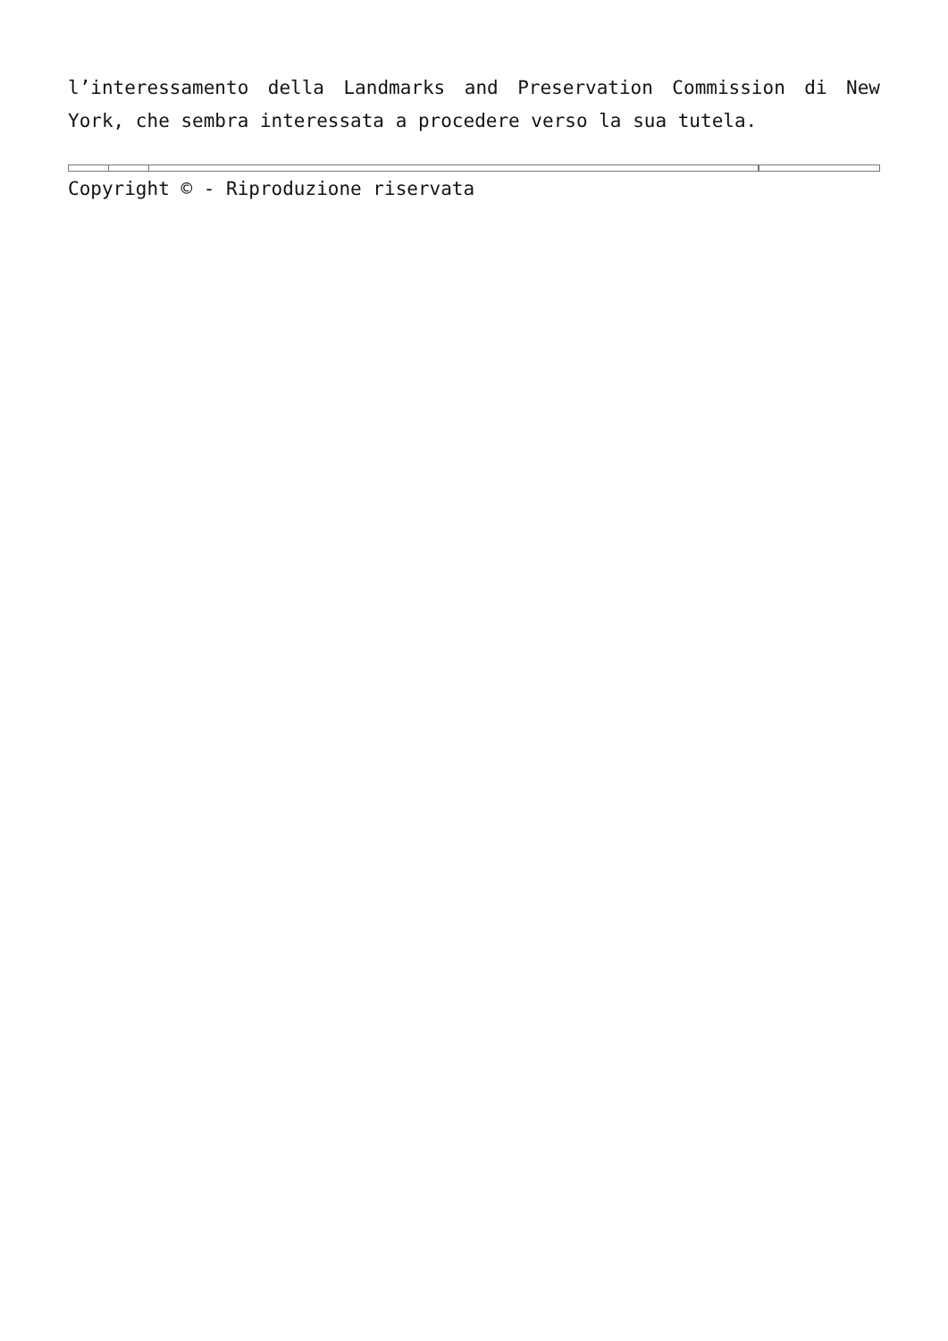l’interessamento della Landmarks and Preservation Commission di New York, che sembra interessata a procedere verso la sua tutela.
Copyright © - Riproduzione riservata